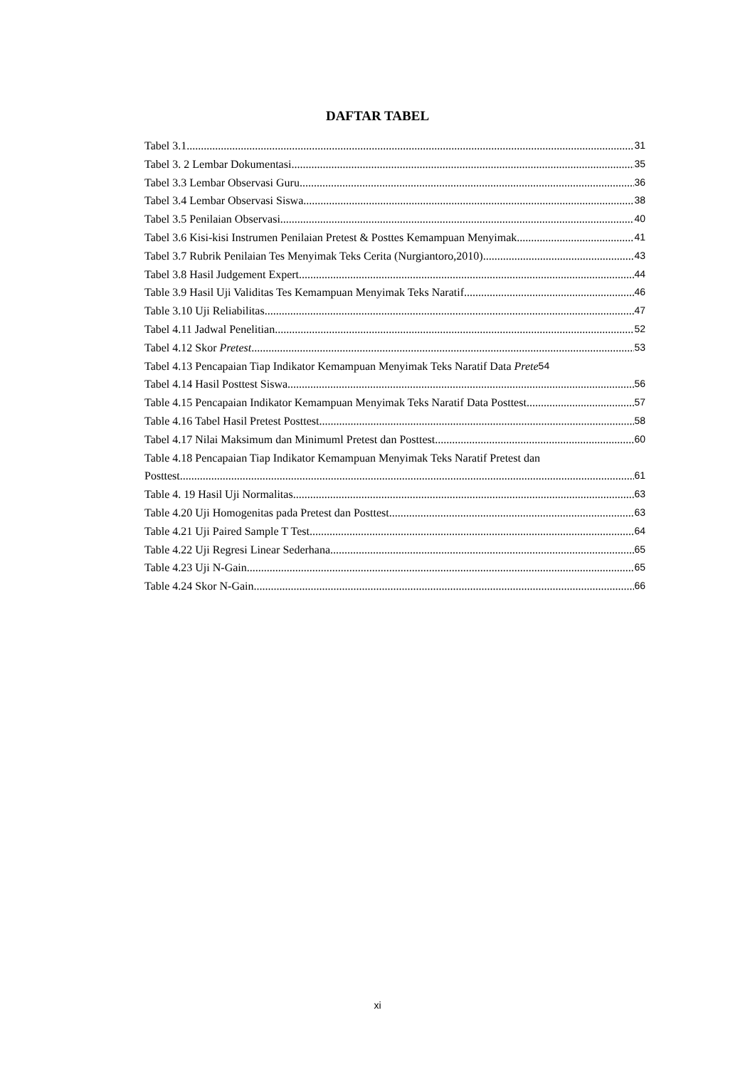DAFTAR TABEL
Tabel 3.1 31
Tabel 3. 2 Lembar Dokumentasi 35
Tabel 3.3 Lembar Observasi Guru 36
Tabel 3.4 Lembar Observasi Siswa 38
Tabel 3.5 Penilaian Observasi 40
Tabel 3.6 Kisi-kisi Instrumen Penilaian Pretest & Posttes Kemampuan Menyimak 41
Tabel 3.7 Rubrik Penilaian Tes Menyimak Teks Cerita (Nurgiantoro,2010) 43
Tabel 3.8 Hasil Judgement Expert 44
Table 3.9 Hasil Uji Validitas Tes Kemampuan Menyimak Teks Naratif 46
Table 3.10 Uji Reliabilitas 47
Tabel 4.11 Jadwal Penelitian 52
Tabel 4.12 Skor Pretest 53
Tabel 4.13 Pencapaian Tiap Indikator Kemampuan Menyimak Teks Naratif Data Prete 54
Tabel 4.14 Hasil Posttest Siswa 56
Table 4.15 Pencapaian Indikator Kemampuan Menyimak Teks Naratif Data Posttest 57
Table 4.16 Tabel Hasil Pretest Posttest 58
Tabel 4.17 Nilai Maksimum dan Minimuml Pretest dan Posttest 60
Table 4.18 Pencapaian Tiap Indikator Kemampuan Menyimak Teks Naratif Pretest dan
Posttest 61
Table 4. 19 Hasil Uji Normalitas 63
Table 4.20 Uji Homogenitas pada Pretest dan Posttest 63
Table 4.21 Uji Paired Sample T Test 64
Table 4.22 Uji Regresi Linear Sederhana 65
Table 4.23 Uji N-Gain 65
Table 4.24 Skor N-Gain 66
xi